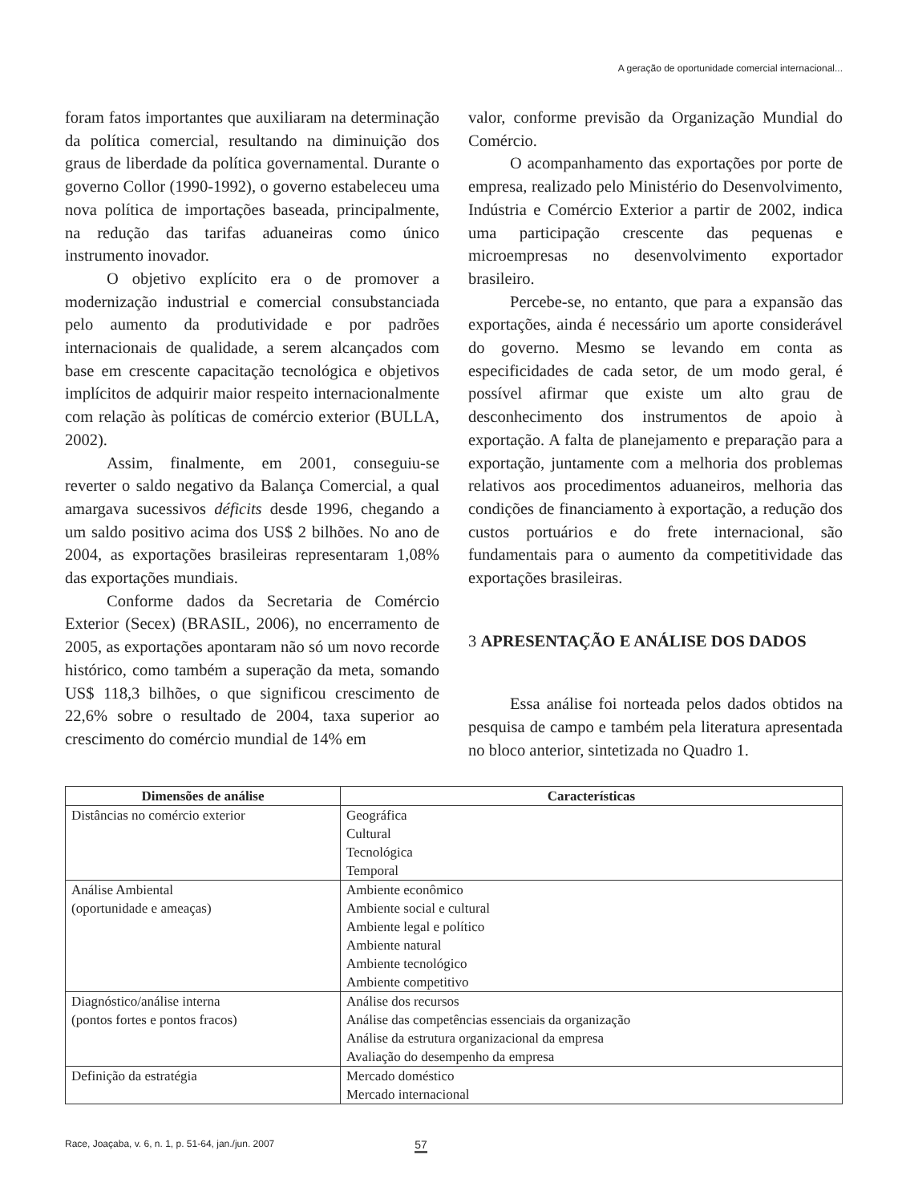A geração de oportunidade comercial internacional...
foram fatos importantes que auxiliaram na determinação da política comercial, resultando na diminuição dos graus de liberdade da política governamental. Durante o governo Collor (1990-1992), o governo estabeleceu uma nova política de importações baseada, principalmente, na redução das tarifas aduaneiras como único instrumento inovador.
O objetivo explícito era o de promover a modernização industrial e comercial consubstanciada pelo aumento da produtividade e por padrões internacionais de qualidade, a serem alcançados com base em crescente capacitação tecnológica e objetivos implícitos de adquirir maior respeito internacionalmente com relação às políticas de comércio exterior (BULLA, 2002).
Assim, finalmente, em 2001, conseguiu-se reverter o saldo negativo da Balança Comercial, a qual amargava sucessivos déficits desde 1996, chegando a um saldo positivo acima dos US$ 2 bilhões. No ano de 2004, as exportações brasileiras representaram 1,08% das exportações mundiais.
Conforme dados da Secretaria de Comércio Exterior (Secex) (BRASIL, 2006), no encerramento de 2005, as exportações apontaram não só um novo recorde histórico, como também a superação da meta, somando US$ 118,3 bilhões, o que significou crescimento de 22,6% sobre o resultado de 2004, taxa superior ao crescimento do comércio mundial de 14% em
valor, conforme previsão da Organização Mundial do Comércio.
O acompanhamento das exportações por porte de empresa, realizado pelo Ministério do Desenvolvimento, Indústria e Comércio Exterior a partir de 2002, indica uma participação crescente das pequenas e microempresas no desenvolvimento exportador brasileiro.
Percebe-se, no entanto, que para a expansão das exportações, ainda é necessário um aporte considerável do governo. Mesmo se levando em conta as especificidades de cada setor, de um modo geral, é possível afirmar que existe um alto grau de desconhecimento dos instrumentos de apoio à exportação. A falta de planejamento e preparação para a exportação, juntamente com a melhoria dos problemas relativos aos procedimentos aduaneiros, melhoria das condições de financiamento à exportação, a redução dos custos portuários e do frete internacional, são fundamentais para o aumento da competitividade das exportações brasileiras.
3 APRESENTAÇÃO E ANÁLISE DOS DADOS
Essa análise foi norteada pelos dados obtidos na pesquisa de campo e também pela literatura apresentada no bloco anterior, sintetizada no Quadro 1.
| Dimensões de análise | Características |
| --- | --- |
| Distâncias no comércio exterior | Geográfica Cultural Tecnológica Temporal |
| Análise Ambiental (oportunidade e ameaças) | Ambiente econômico Ambiente social e cultural Ambiente legal e político Ambiente natural Ambiente tecnológico Ambiente competitivo |
| Diagnóstico/análise interna (pontos fortes e pontos fracos) | Análise dos recursos Análise das competências essenciais da organização Análise da estrutura organizacional da empresa Avaliação do desempenho da empresa |
| Definição da estratégia | Mercado doméstico Mercado internacional |
Race, Joaçaba, v. 6, n. 1, p. 51-64, jan./jun. 2007 57